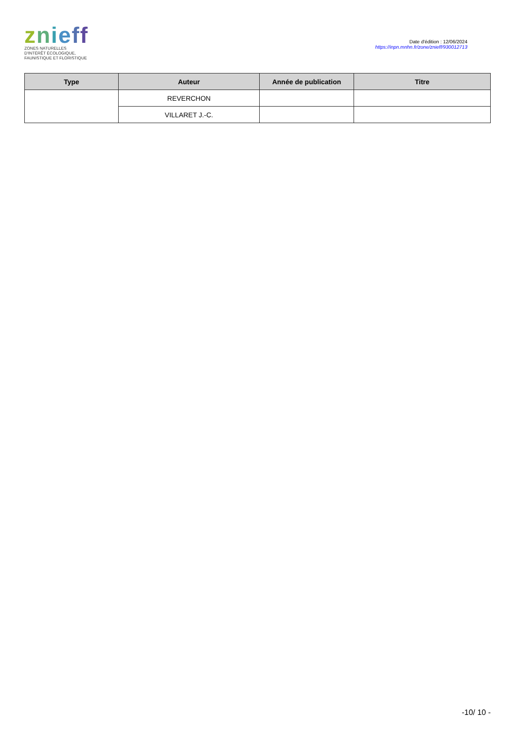znieff
ZONES NATURELLES
D'INTÉRÊT ÉCOLOGIQUE,
FAUNISTIQUE ET FLORISTIQUE
Date d'édition : 12/06/2024
https://inpn.mnhn.fr/zone/znieff/930012713
| Type | Auteur | Année de publication | Titre |
| --- | --- | --- | --- |
| | REVERCHON | | |
| | VILLARET J.-C. | | |
-10/ 10 -